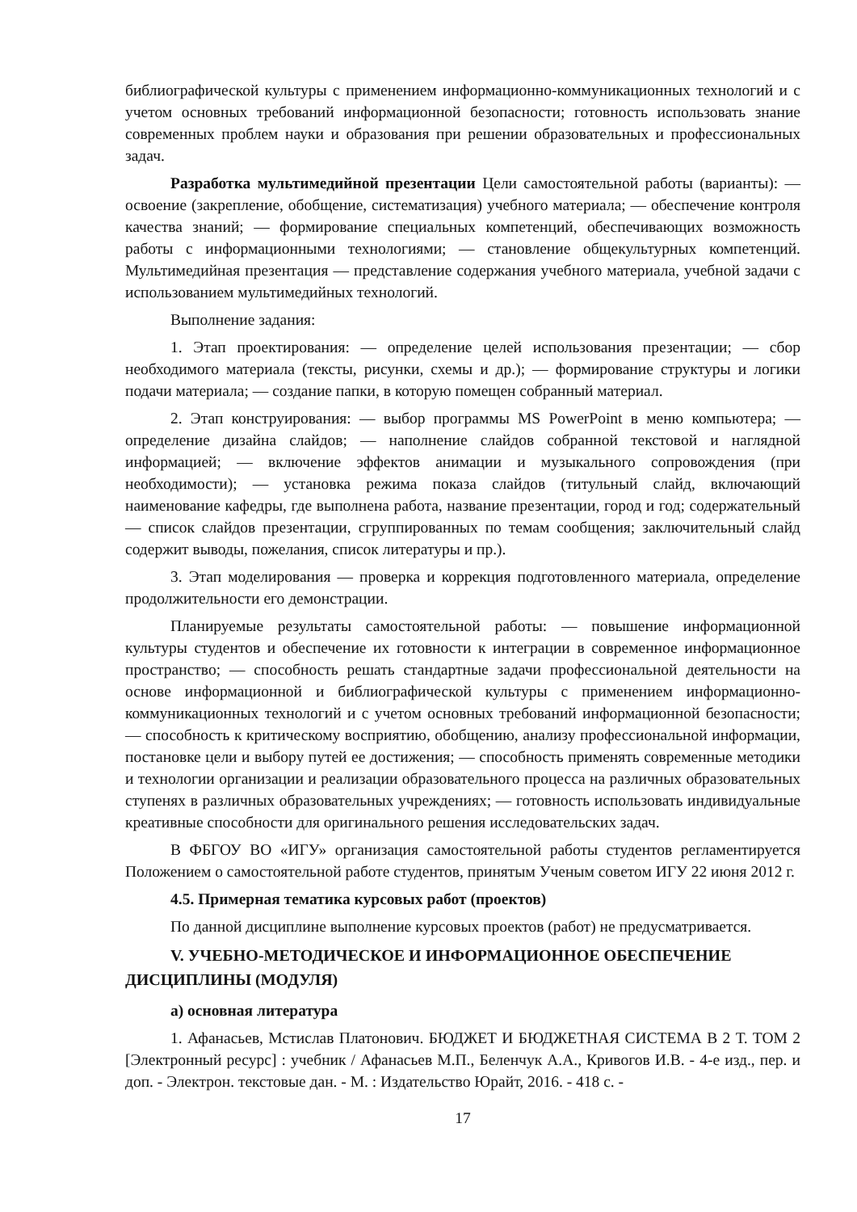библиографической культуры с применением информационно-коммуникационных технологий и с учетом основных требований информационной безопасности; готовность использовать знание современных проблем науки и образования при решении образовательных и профессиональных задач.
Разработка мультимедийной презентации Цели самостоятельной работы (варианты): — освоение (закрепление, обобщение, систематизация) учебного материала; — обеспечение контроля качества знаний; — формирование специальных компетенций, обеспечивающих возможность работы с информационными технологиями; — становление общекультурных компетенций. Мультимедийная презентация — представление содержания учебного материала, учебной задачи с использованием мультимедийных технологий.
Выполнение задания:
1. Этап проектирования: — определение целей использования презентации; — сбор необходимого материала (тексты, рисунки, схемы и др.); — формирование структуры и логики подачи материала; — создание папки, в которую помещен собранный материал.
2. Этап конструирования: — выбор программы MS PowerPoint в меню компьютера; — определение дизайна слайдов; — наполнение слайдов собранной текстовой и наглядной информацией; — включение эффектов анимации и музыкального сопровождения (при необходимости); — установка режима показа слайдов (титульный слайд, включающий наименование кафедры, где выполнена работа, название презентации, город и год; содержательный — список слайдов презентации, сгруппированных по темам сообщения; заключительный слайд содержит выводы, пожелания, список литературы и пр.).
3. Этап моделирования — проверка и коррекция подготовленного материала, определение продолжительности его демонстрации.
Планируемые результаты самостоятельной работы: — повышение информационной культуры студентов и обеспечение их готовности к интеграции в современное информационное пространство; — способность решать стандартные задачи профессиональной деятельности на основе информационной и библиографической культуры с применением информационно-коммуникационных технологий и с учетом основных требований информационной безопасности; — способность к критическому восприятию, обобщению, анализу профессиональной информации, постановке цели и выбору путей ее достижения; — способность применять современные методики и технологии организации и реализации образовательного процесса на различных образовательных ступенях в различных образовательных учреждениях; — готовность использовать индивидуальные креативные способности для оригинального решения исследовательских задач.
В ФБГОУ ВО «ИГУ» организация самостоятельной работы студентов регламентируется Положением о самостоятельной работе студентов, принятым Ученым советом ИГУ 22 июня 2012 г.
4.5. Примерная тематика курсовых работ (проектов)
По данной дисциплине выполнение курсовых проектов (работ) не предусматривается.
V. УЧЕБНО-МЕТОДИЧЕСКОЕ И ИНФОРМАЦИОННОЕ ОБЕСПЕЧЕНИЕ ДИСЦИПЛИНЫ (МОДУЛЯ)
а) основная литература
1. Афанасьев, Мстислав Платонович. БЮДЖЕТ И БЮДЖЕТНАЯ СИСТЕМА В 2 Т. ТОМ 2 [Электронный ресурс] : учебник / Афанасьев М.П., Беленчук А.А., Кривогов И.В. - 4-е изд., пер. и доп. - Электрон. текстовые дан. - М. : Издательство Юрайт, 2016. - 418 с. -
17